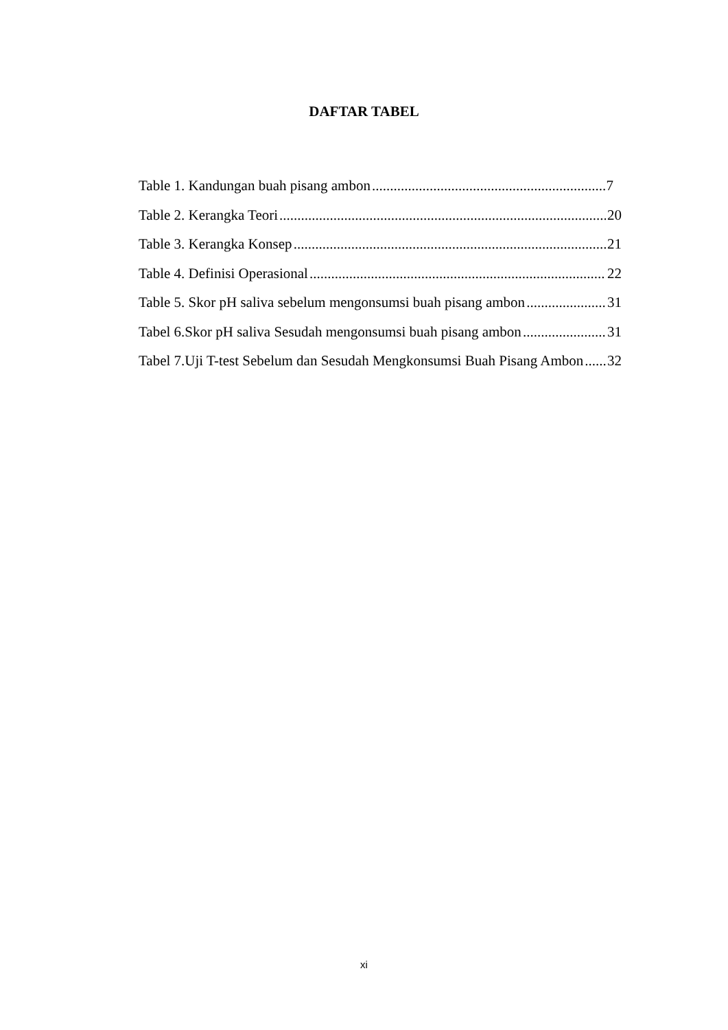DAFTAR TABEL
Table 1. Kandungan buah pisang ambon 7
Table 2. Kerangka Teori 20
Table 3. Kerangka Konsep 21
Table 4. Definisi Operasional 22
Table 5. Skor pH saliva sebelum mengonsumsi buah pisang ambon 31
Tabel 6.Skor pH saliva Sesudah mengonsumsi buah pisang ambon 31
Tabel 7.Uji T-test Sebelum dan Sesudah Mengkonsumsi Buah Pisang Ambon 32
xi